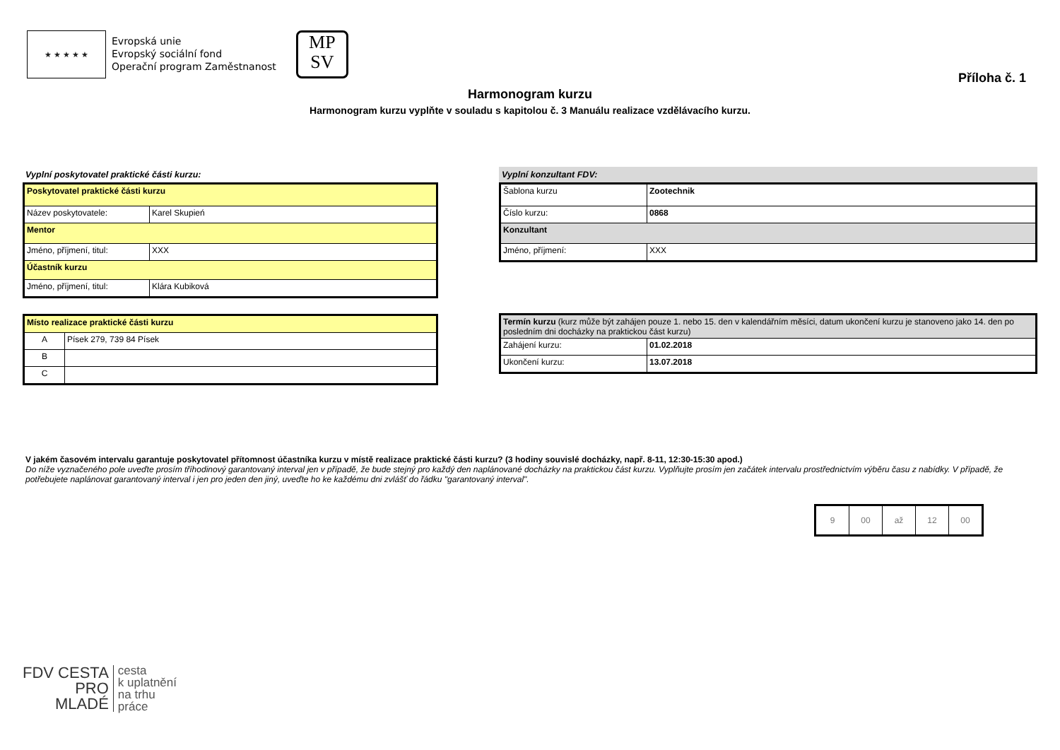★ ★ ★ ★ ★
Evropská unie
Evropský sociální fond
Operační program Zaměstnanost
MP
SV
Příloha č. 1
Harmonogram kurzu
Harmonogram kurzu vyplňte v souladu s kapitolou č. 3 Manuálu realizace vzdělávacího kurzu.
Vyplní poskytovatel praktické části kurzu:
| Poskytovatel praktické části kurzu | |
| Název poskytovatele: | Karel Skupień |
| Mentor | |
| Jméno, příjmení, titul: | XXX |
| Účastník kurzu | |
| Jméno, příjmení, titul: | Klára Kubiková |
| Místo realizace praktické části kurzu | |
| A | Písek 279, 739 84 Písek |
| B | |
| C | |
Vyplní konzultant FDV:
| Šablona kurzu | Zootechnik |
| Číslo kurzu: | 0868 |
| Konzultant | |
| Jméno, příjmení: | XXX |
| Termín kurzu (kurz může být zahájen pouze 1. nebo 15. den v kalendářním měsíci, datum ukončení kurzu je stanoveno jako 14. den po posledním dni docházky na praktickou část kurzu) | |
| Zahájení kurzu: | 01.02.2018 |
| Ukončení kurzu: | 13.07.2018 |
V jakém časovém intervalu garantuje poskytovatel přítomnost účastníka kurzu v místě realizace praktické části kurzu? (3 hodiny souvislé docházky, např. 8-11, 12:30-15:30 apod.)
Do níže vyznačeného pole uveďte prosím tříhodinový garantovaný interval jen v případě, že bude stejný pro každý den naplánované docházky na praktickou část kurzu. Vyplňujte prosím jen začátek intervalu prostřednictvím výběru času z nabídky. V případě, že potřebujete naplánovat garantovaný interval i jen pro jeden den jiný, uveďte ho ke každému dni zvlášť do řádku "garantovaný interval".
| 9 | 00 | až | 12 | 00 |
FDV CESTA
PRO
MLADÉ
cesta
k uplatnění
na trhu
práce